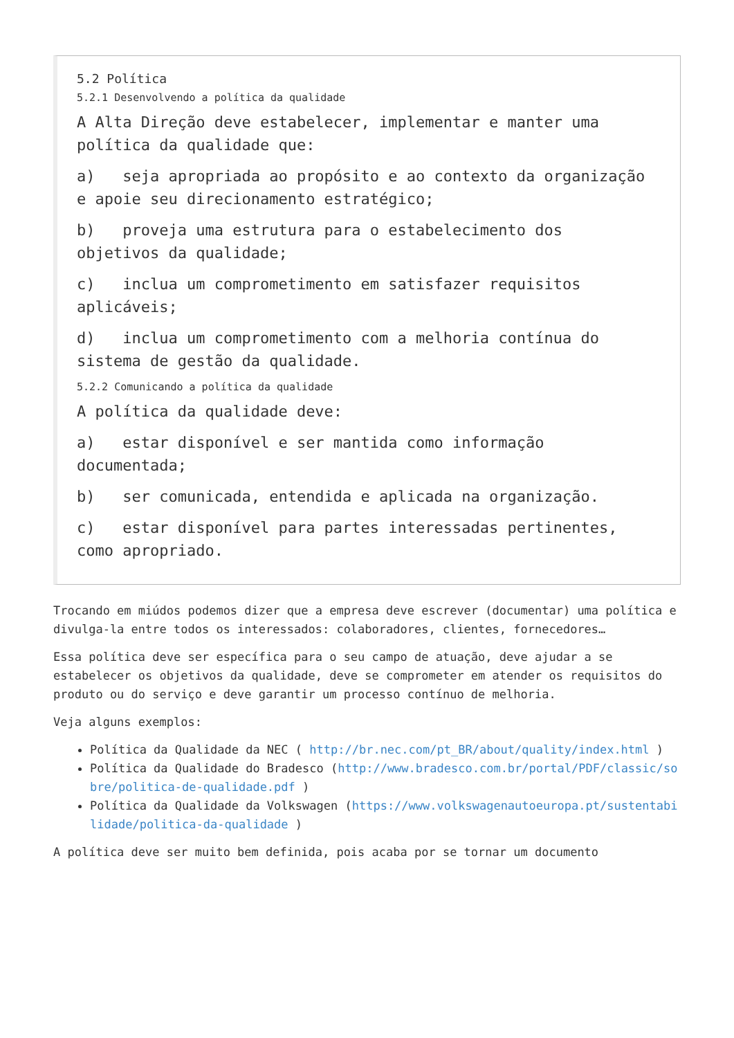5.2 Política
5.2.1 Desenvolvendo a política da qualidade
A Alta Direção deve estabelecer, implementar e manter uma política da qualidade que:
a) seja apropriada ao propósito e ao contexto da organização e apoie seu direcionamento estratégico;
b) proveja uma estrutura para o estabelecimento dos objetivos da qualidade;
c) inclua um comprometimento em satisfazer requisitos aplicáveis;
d) inclua um comprometimento com a melhoria contínua do sistema de gestão da qualidade.
5.2.2 Comunicando a política da qualidade
A política da qualidade deve:
a) estar disponível e ser mantida como informação documentada;
b) ser comunicada, entendida e aplicada na organização.
c) estar disponível para partes interessadas pertinentes, como apropriado.
Trocando em miúdos podemos dizer que a empresa deve escrever (documentar) uma política e divulga-la entre todos os interessados: colaboradores, clientes, fornecedores…
Essa política deve ser específica para o seu campo de atuação, deve ajudar a se estabelecer os objetivos da qualidade, deve se comprometer em atender os requisitos do produto ou do serviço e deve garantir um processo contínuo de melhoria.
Veja alguns exemplos:
Política da Qualidade da NEC ( http://br.nec.com/pt_BR/about/quality/index.html )
Política da Qualidade do Bradesco (http://www.bradesco.com.br/portal/PDF/classic/sobre/politica-de-qualidade.pdf )
Política da Qualidade da Volkswagen (https://www.volkswagenautoeuropa.pt/sustentabilidade/politica-da-qualidade )
A política deve ser muito bem definida, pois acaba por se tornar um documento